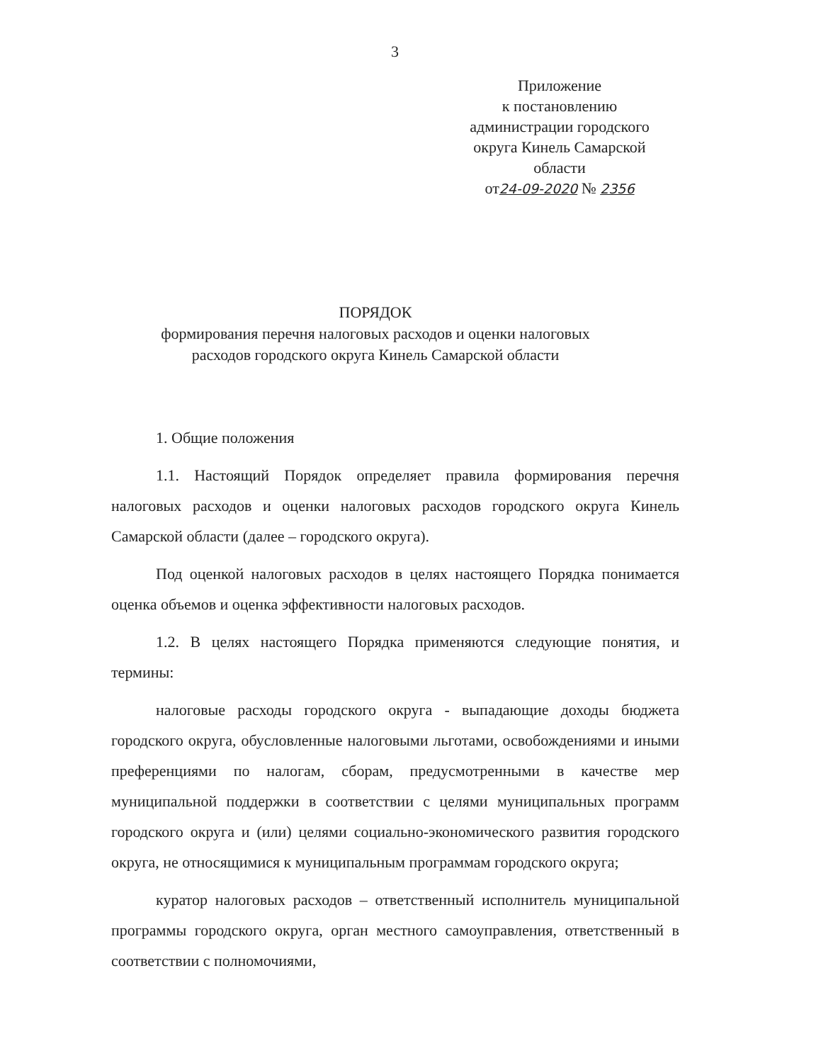3
Приложение
к постановлению
администрации городского
округа Кинель Самарской
области
от24-09-2020 № 2356
ПОРЯДОК
формирования перечня налоговых расходов и оценки налоговых
расходов городского округа Кинель Самарской области
1. Общие положения
1.1. Настоящий Порядок определяет правила формирования перечня налоговых расходов и оценки налоговых расходов городского округа Кинель Самарской области (далее – городского округа).
Под оценкой налоговых расходов в целях настоящего Порядка понимается оценка объемов и оценка эффективности налоговых расходов.
1.2. В целях настоящего Порядка применяются следующие понятия, и термины:
налоговые расходы городского округа - выпадающие доходы бюджета городского округа, обусловленные налоговыми льготами, освобождениями и иными преференциями по налогам, сборам, предусмотренными в качестве мер муниципальной поддержки в соответствии с целями муниципальных программ городского округа и (или) целями социально-экономического развития городского округа, не относящимися к муниципальным программам городского округа;
куратор налоговых расходов – ответственный исполнитель муниципальной программы городского округа, орган местного самоуправления, ответственный в соответствии с полномочиями,